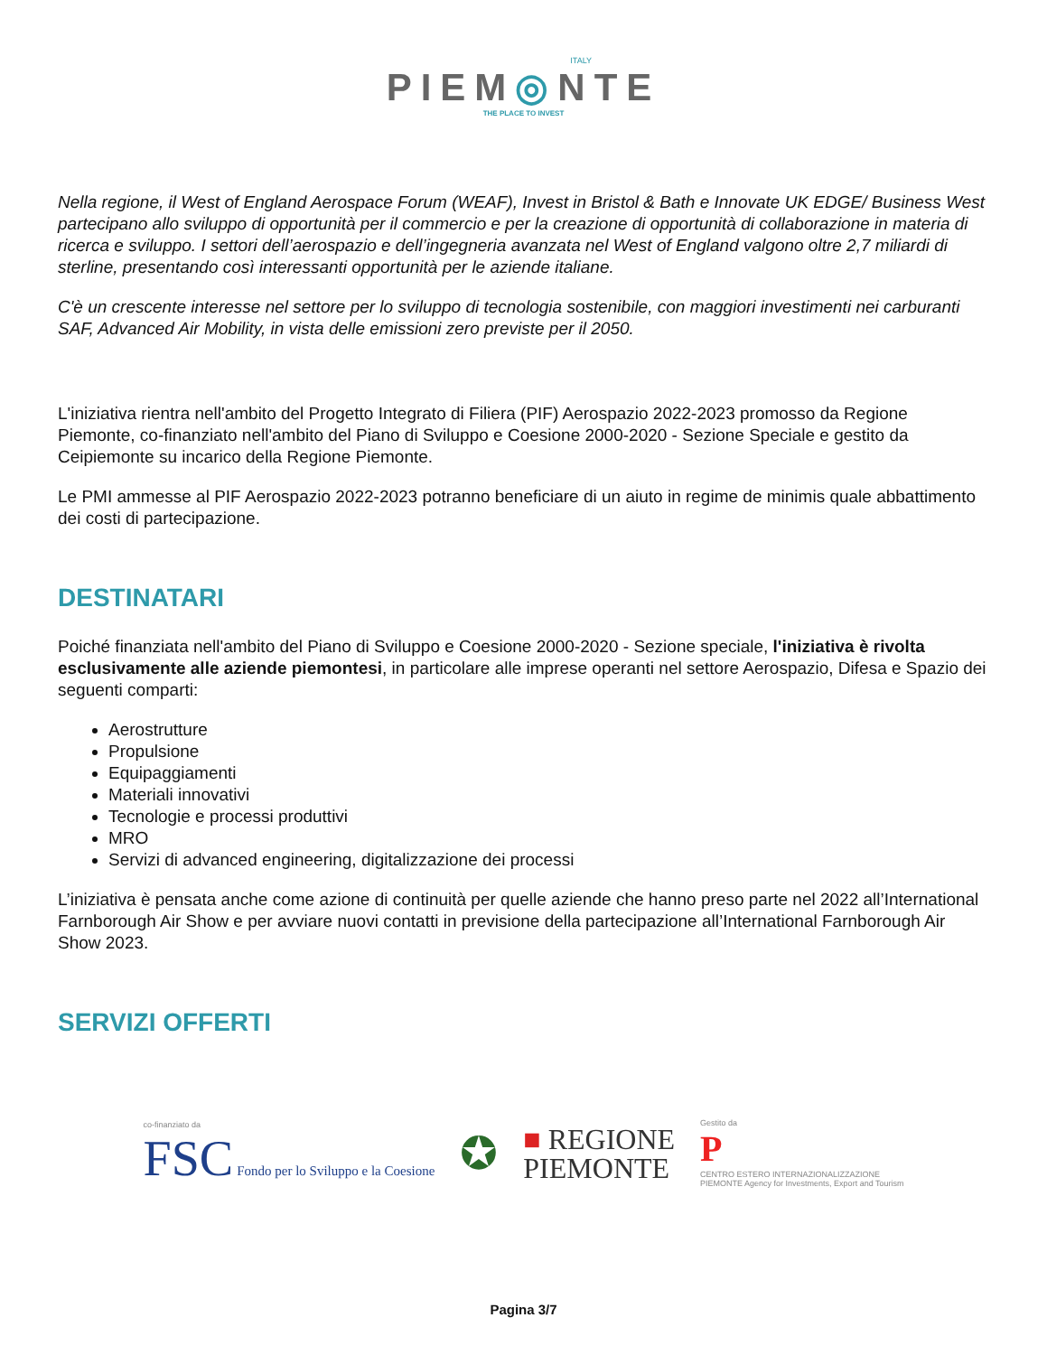ITALY
PIEM◎NTE
THE PLACE TO INVEST
Nella regione, il West of England Aerospace Forum (WEAF), Invest in Bristol & Bath e Innovate UK EDGE/ Business West partecipano allo sviluppo di opportunità per il commercio e per la creazione di opportunità di collaborazione in materia di ricerca e sviluppo. I settori dell’aerospazio e dell’ingegneria avanzata nel West of England valgono oltre 2,7 miliardi di sterline, presentando così interessanti opportunità per le aziende italiane.
C'è un crescente interesse nel settore per lo sviluppo di tecnologia sostenibile, con maggiori investimenti nei carburanti SAF, Advanced Air Mobility, in vista delle emissioni zero previste per il 2050.
L'iniziativa rientra nell'ambito del Progetto Integrato di Filiera (PIF) Aerospazio 2022-2023 promosso da Regione Piemonte, co-finanziato nell'ambito del Piano di Sviluppo e Coesione 2000-2020 - Sezione Speciale e gestito da Ceipiemonte su incarico della Regione Piemonte.
Le PMI ammesse al PIF Aerospazio 2022-2023 potranno beneficiare di un aiuto in regime de minimis quale abbattimento dei costi di partecipazione.
DESTINATARI
Poiché finanziata nell'ambito del Piano di Sviluppo e Coesione 2000-2020 - Sezione speciale, l'iniziativa è rivolta esclusivamente alle aziende piemontesi, in particolare alle imprese operanti nel settore Aerospazio, Difesa e Spazio dei seguenti comparti:
Aerostrutture
Propulsione
Equipaggiamenti
Materiali innovativi
Tecnologie e processi produttivi
MRO
Servizi di advanced engineering, digitalizzazione dei processi
L’iniziativa è pensata anche come azione di continuità per quelle aziende che hanno preso parte nel 2022 all’International Farnborough Air Show e per avviare nuovi contatti in previsione della partecipazione all’International Farnborough Air Show 2023.
SERVIZI OFFERTI
co-finanziato da
FSC Fondo per lo Sviluppo e la Coesione
✪
■ REGIONE
PIEMONTE
Gestito da
P
CENTRO ESTERO INTERNAZIONALIZZAZIONE
PIEMONTE Agency for Investments, Export and Tourism
Pagina 3/7